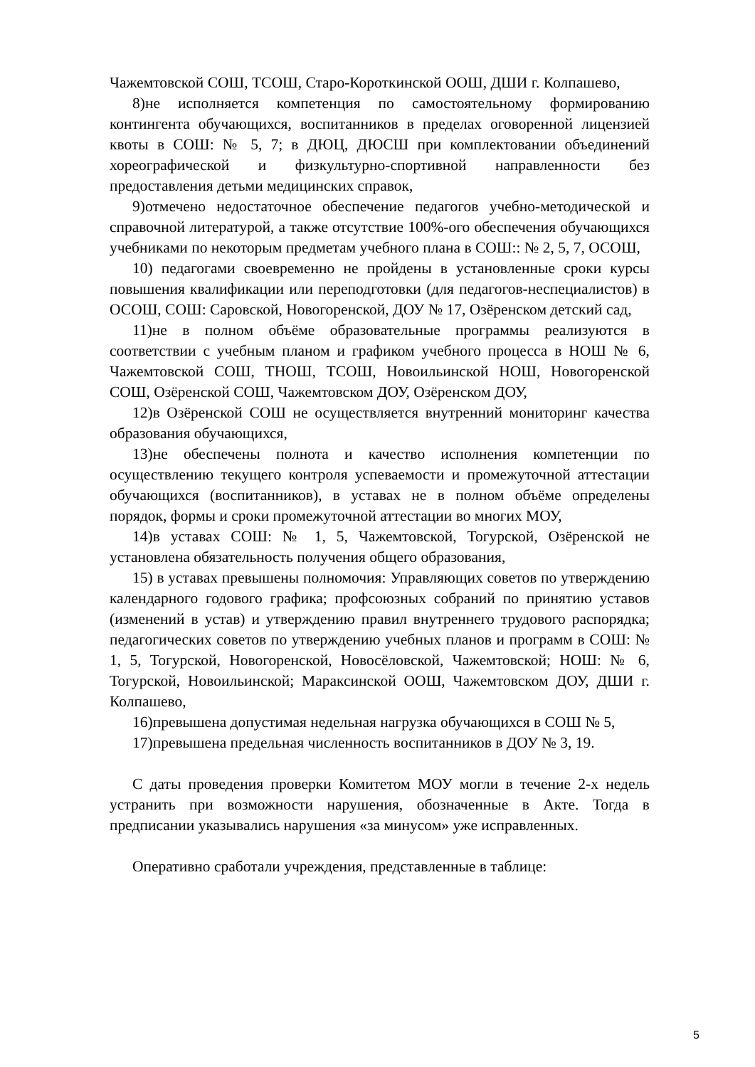Чажемтовской СОШ, ТСОШ, Старо-Короткинской ООШ, ДШИ г. Колпашево,
8)не исполняется компетенция по самостоятельному формированию контингента обучающихся, воспитанников в пределах оговоренной лицензией квоты в СОШ: № 5, 7; в ДЮЦ, ДЮСШ при комплектовании объединений хореографической и физкультурно-спортивной направленности без предоставления детьми медицинских справок,
9)отмечено недостаточное обеспечение педагогов учебно-методической и справочной литературой, а также отсутствие 100%-ого обеспечения обучающихся учебниками по некоторым предметам учебного плана в СОШ:: № 2, 5, 7, ОСОШ,
10) педагогами своевременно не пройдены в установленные сроки курсы повышения квалификации или переподготовки (для педагогов-неспециалистов) в ОСОШ, СОШ: Саровской, Новогоренской, ДОУ № 17, Озёренском детский сад,
11)не в полном объёме образовательные программы реализуются в соответствии с учебным планом и графиком учебного процесса в НОШ № 6, Чажемтовской СОШ, ТНОШ, ТСОШ, Новоильинской НОШ, Новогоренской СОШ, Озёренской СОШ, Чажемтовском ДОУ, Озёренском ДОУ,
12)в Озёренской СОШ не осуществляется внутренний мониторинг качества образования обучающихся,
13)не обеспечены полнота и качество исполнения компетенции по осуществлению текущего контроля успеваемости и промежуточной аттестации обучающихся (воспитанников), в уставах не в полном объёме определены порядок, формы и сроки промежуточной аттестации во многих МОУ,
14)в уставах СОШ: № 1, 5, Чажемтовской, Тогурской, Озёренской не установлена обязательность получения общего образования,
15) в уставах превышены полномочия: Управляющих советов по утверждению календарного годового графика; профсоюзных собраний по принятию уставов (изменений в устав) и утверждению правил внутреннего трудового распорядка; педагогических советов по утверждению учебных планов и программ в СОШ: № 1, 5, Тогурской, Новогоренской, Новосёловской, Чажемтовской; НОШ: № 6, Тогурской, Новоильинской; Мараксинской ООШ, Чажемтовском ДОУ, ДШИ г. Колпашево,
16)превышена допустимая недельная нагрузка обучающихся в СОШ № 5,
17)превышена предельная численность воспитанников в ДОУ № 3, 19.
С даты проведения проверки Комитетом МОУ могли в течение 2-х недель устранить при возможности нарушения, обозначенные в Акте. Тогда в предписании указывались нарушения «за минусом» уже исправленных.
Оперативно сработали учреждения, представленные в таблице:
5